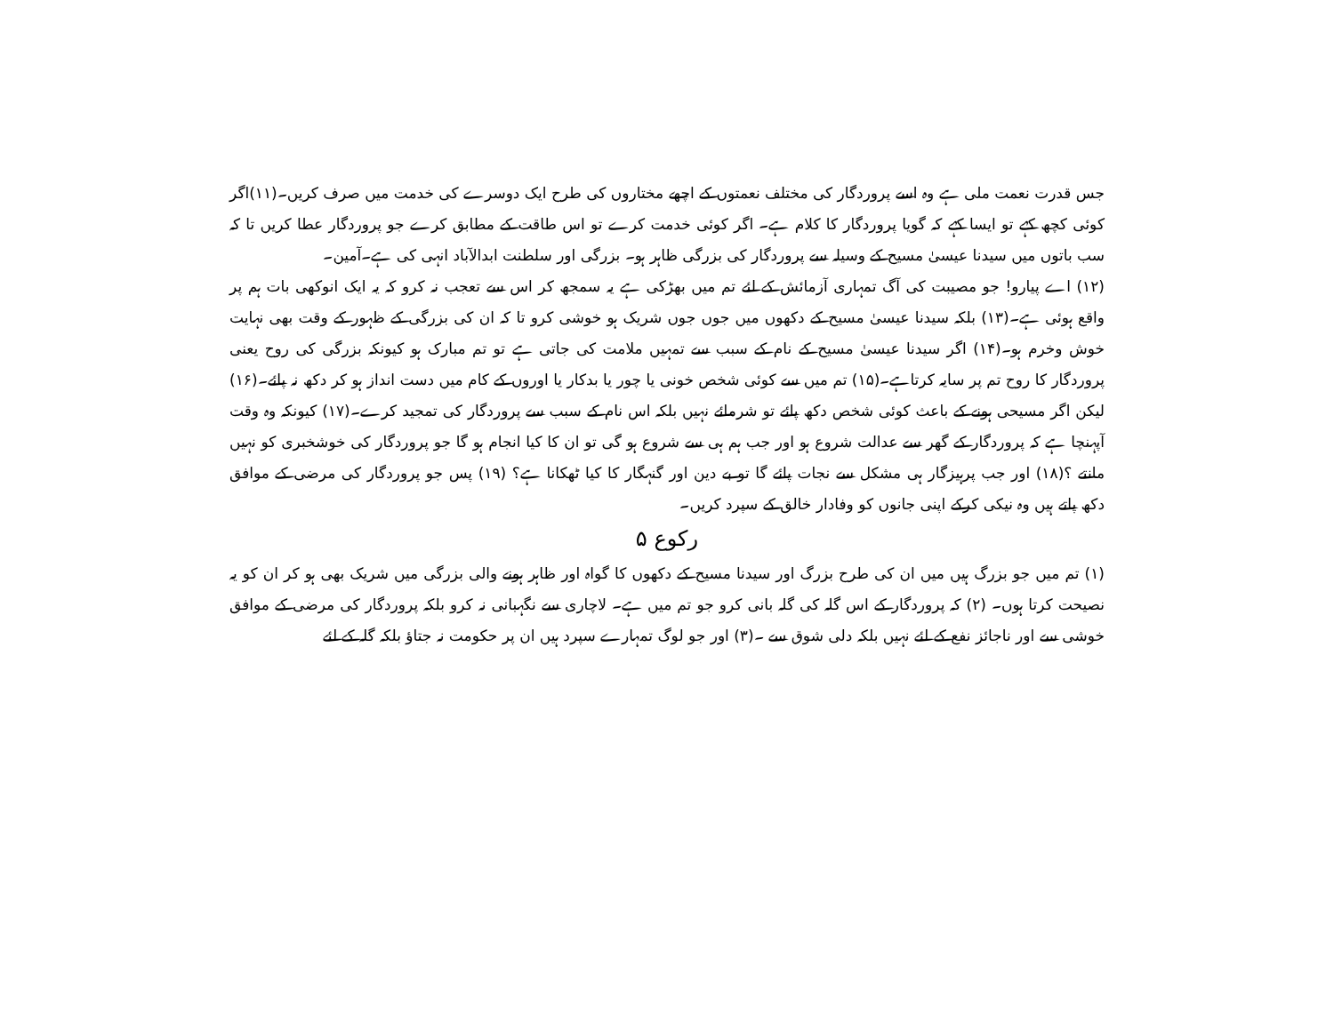جس قدرت نعمت ملی ہے وہ اسے پروردگار کی مختلف نعمتوں کے اچھے مختاروں کی طرح ایک دوسرے کی خدمت میں صرف کریں۔(۱۱)اگر کوئی کچھ کہے تو ایسا کہے کہ گویا پروردگار کا کلام ہے۔ اگر کوئی خدمت کرے تو اس طاقت کے مطابق کرے جو پروردگار عطا کریں تا کہ سب باتوں میں سیدنا عیسیٰ مسیح کے وسیلہ سے پروردگار کی بزرگی ظاہر ہو۔ بزرگی اور سلطنت ابدالآباد انہی کی ہے۔آمین۔
(۱۲) اے پیارو! جو مصیبت کی آگ تمہاری آزمائش کے لئے تم میں بھڑکی ہے یہ سمجھ کر اس سے تعجب نہ کرو کہ یہ ایک انوکھی بات ہم پر واقع ہوئی ہے۔(۱۳) بلکہ سیدنا عیسیٰ مسیح کے دکھوں میں جوں جوں شریک ہو خوشی کرو تا کہ ان کی بزرگی کے ظہور کے وقت بھی نہایت خوش وخرم ہو۔(۱۴) اگر سیدنا عیسیٰ مسیح کے نام کے سبب سے تمہیں ملامت کی جاتی ہے تو تم مبارک ہو کیونکہ بزرگی کی روح یعنی پروردگار کا روح تم پر سایہ کرتاہے۔(۱۵) تم میں سے کوئی شخص خونی یا چور یا بدکار یا اوروں کے کام میں دست انداز ہو کر دکھ نہ پائے۔(۱۶) لیکن اگر مسیحی ہونے کے باعث کوئی شخص دکھ پائے تو شرمائے نہیں بلکہ اس نام کے سبب سے پروردگار کی تمجید کرے۔(۱۷) کیونکہ وہ وقت آپہنچا ہے کہ پروردگار کے گھر سے عدالت شروع ہو اور جب ہم ہی سے شروع ہو گی تو ان کا کیا انجام ہو گا جو پروردگار کی خوشخبری کو نہیں مانتے ؟(۱۸) اور جب پرہیزگار ہی مشکل سے نجات پائے گا تو بے دین اور گنہگار کا کیا ٹھکانا ہے؟ (۱۹) پس جو پروردگار کی مرضی کے موافق دکھ پاتے ہیں وہ نیکی کرکے اپنی جانوں کو وفادار خالق کے سپرد کریں۔
رکوع ۵
(۱) تم میں جو بزرگ ہیں میں ان کی طرح بزرگ اور سیدنا مسیح کے دکھوں کا گواہ اور ظاہر ہونے والی بزرگی میں شریک بھی ہو کر ان کو یہ نصیحت کرتا ہوں۔ (۲) کہ پروردگار کے اس گلہ کی گلہ بانی کرو جو تم میں ہے۔ لاچاری سے نگہبانی نہ کرو بلکہ پروردگار کی مرضی کے موافق خوشی سے اور ناجائز نفع کے لئے نہیں بلکہ دلی شوق سے ۔(۳) اور جو لوگ تمہارے سپرد ہیں ان پر حکومت نہ جتاؤ بلکہ گلہ کے لئے